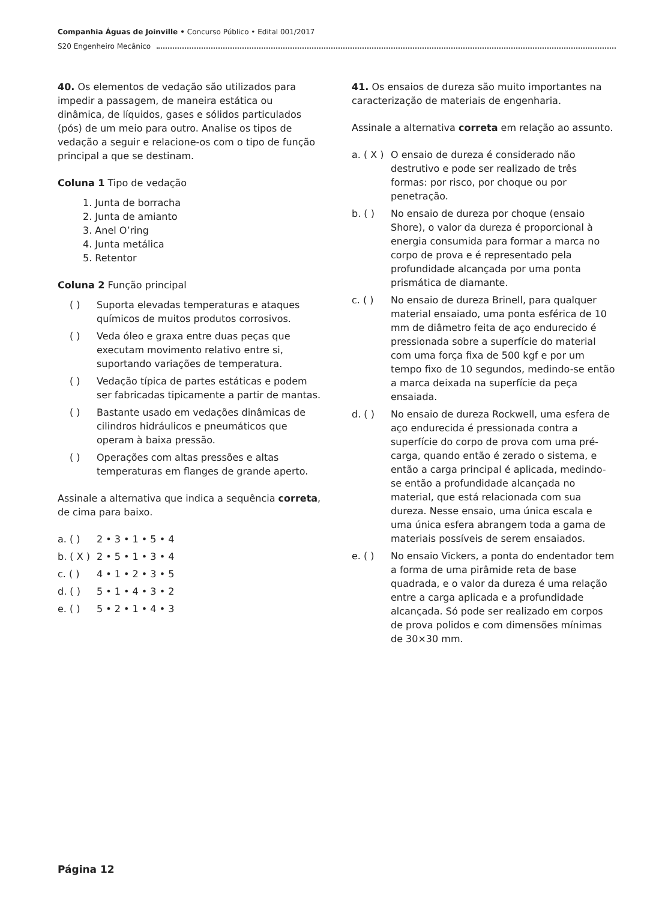Companhia Águas de Joinville • Concurso Público • Edital 001/2017
S20 Engenheiro Mecânico
40. Os elementos de vedação são utilizados para impedir a passagem, de maneira estática ou dinâmica, de líquidos, gases e sólidos particulados (pós) de um meio para outro. Analise os tipos de vedação a seguir e relacione-os com o tipo de função principal a que se destinam.
Coluna 1 Tipo de vedação
1. Junta de borracha
2. Junta de amianto
3. Anel O’ring
4. Junta metálica
5. Retentor
Coluna 2 Função principal
( ) Suporta elevadas temperaturas e ataques químicos de muitos produtos corrosivos.
( ) Veda óleo e graxa entre duas peças que executam movimento relativo entre si, suportando variações de temperatura.
( ) Vedação típica de partes estáticas e podem ser fabricadas tipicamente a partir de mantas.
( ) Bastante usado em vedações dinâmicas de cilindros hidráulicos e pneumáticos que operam à baixa pressão.
( ) Operações com altas pressões e altas temperaturas em flanges de grande aperto.
Assinale a alternativa que indica a sequência correta, de cima para baixo.
a. ( ) 2 • 3 • 1 • 5 • 4
b. ( X ) 2 • 5 • 1 • 3 • 4
c. ( ) 4 • 1 • 2 • 3 • 5
d. ( ) 5 • 1 • 4 • 3 • 2
e. ( ) 5 • 2 • 1 • 4 • 3
41. Os ensaios de dureza são muito importantes na caracterização de materiais de engenharia.
Assinale a alternativa correta em relação ao assunto.
a. ( X ) O ensaio de dureza é considerado não destrutivo e pode ser realizado de três formas: por risco, por choque ou por penetração.
b. ( ) No ensaio de dureza por choque (ensaio Shore), o valor da dureza é proporcional à energia consumida para formar a marca no corpo de prova e é representado pela profundidade alcançada por uma ponta prismática de diamante.
c. ( ) No ensaio de dureza Brinell, para qualquer material ensaiado, uma ponta esférica de 10 mm de diâmetro feita de aço endurecido é pressionada sobre a superfície do material com uma força fixa de 500 kgf e por um tempo fixo de 10 segundos, medindo-se então a marca deixada na superfície da peça ensaiada.
d. ( ) No ensaio de dureza Rockwell, uma esfera de aço endurecida é pressionada contra a superfície do corpo de prova com uma pré-carga, quando então é zerado o sistema, e então a carga principal é aplicada, medindo-se então a profundidade alcançada no material, que está relacionada com sua dureza. Nesse ensaio, uma única escala e uma única esfera abrangem toda a gama de materiais possíveis de serem ensaiados.
e. ( ) No ensaio Vickers, a ponta do endentador tem a forma de uma pirâmide reta de base quadrada, e o valor da dureza é uma relação entre a carga aplicada e a profundidade alcançada. Só pode ser realizado em corpos de prova polidos e com dimensões mínimas de 30×30 mm.
Página 12